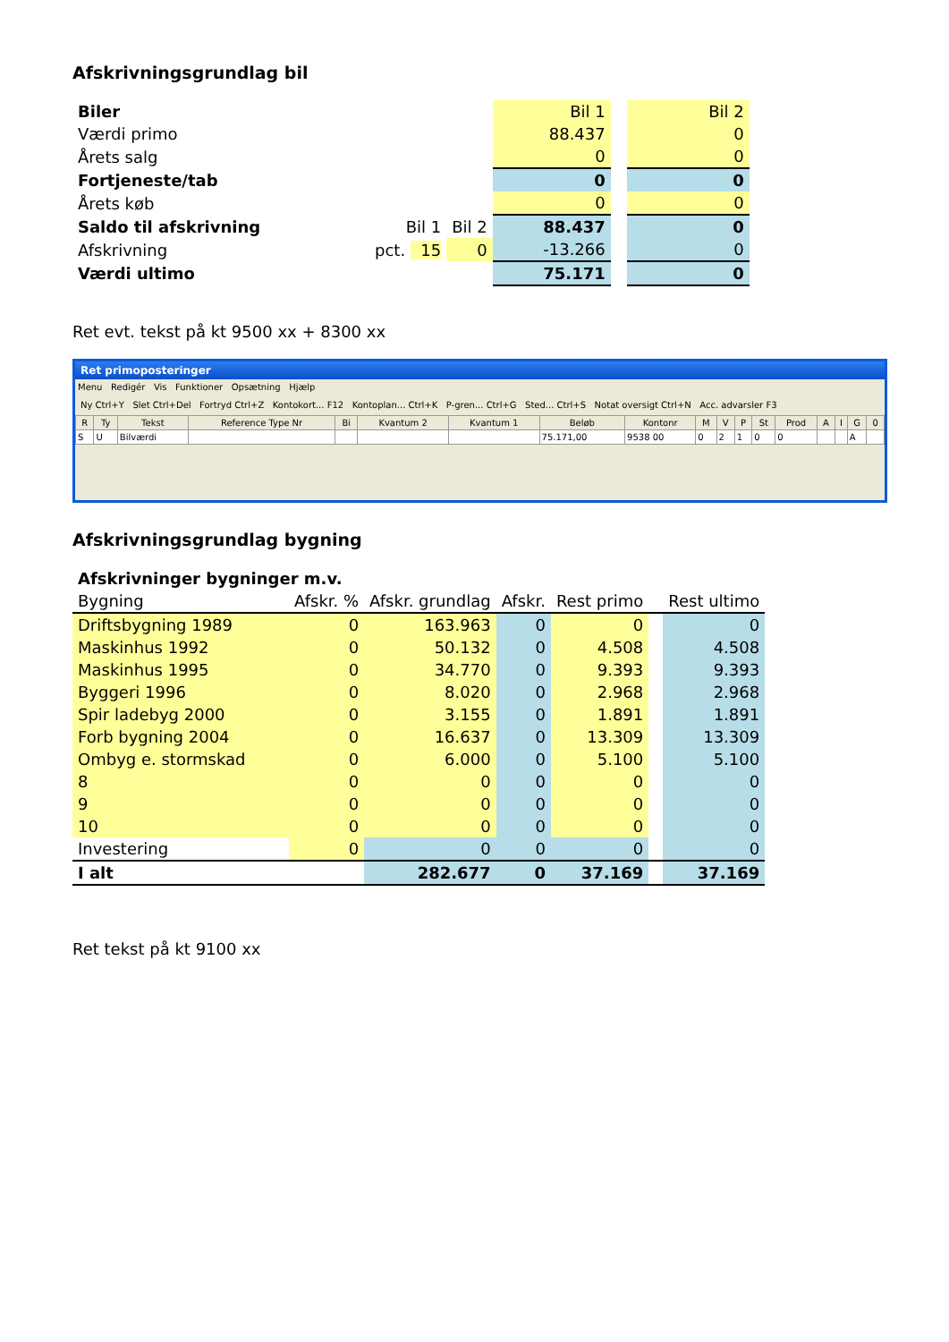Afskrivningsgrundlag bil
| Biler | | | Bil 1 | | Bil 2 |
| Værdi primo | | | 88.437 | | 0 |
| Årets salg | | | 0 | | 0 |
| Fortjeneste/tab | | | 0 | | 0 |
| Årets køb | | | 0 | | 0 |
| Saldo til afskrivning | Bil 1 | Bil 2 | 88.437 | | 0 |
| Afskrivning | pct. 15 | 0 | -13.266 | | 0 |
| Værdi ultimo | | | 75.171 | | 0 |
Ret evt. tekst på kt 9500 xx + 8300 xx
Ret primoposteringer
Menu Redigér Vis Funktioner Opsætning Hjælp
Ny Ctrl+Y Slet Ctrl+Del Fortryd Ctrl+Z Kontokort... F12 Kontoplan... Ctrl+K P-gren... Ctrl+G Sted... Ctrl+S Notat oversigt Ctrl+N Acc. advarsler F3
| R | Ty | Tekst | Reference Type Nr | Bi | Kvantum 2 | Kvantum 1 | Beløb | Kontonr | M | V | P | St | Prod | A | I | G | 0 |
| --- | --- | --- | --- | --- | --- | --- | --- | --- | --- | --- | --- | --- | --- | --- | --- | --- | --- |
| S | U | Bilværdi | | | | | 75.171,00 | 9538 00 | 0 | 2 | 1 | 0 | 0 | | | A | |
Afskrivningsgrundlag bygning
| Afskrivninger bygninger m.v. | | | | | | |
| Bygning | Afskr. % | Afskr. grundlag | Afskr. | Rest primo | | Rest ultimo |
| Driftsbygning 1989 | 0 | 163.963 | 0 | 0 | | 0 |
| Maskinhus 1992 | 0 | 50.132 | 0 | 4.508 | | 4.508 |
| Maskinhus 1995 | 0 | 34.770 | 0 | 9.393 | | 9.393 |
| Byggeri 1996 | 0 | 8.020 | 0 | 2.968 | | 2.968 |
| Spir ladebyg 2000 | 0 | 3.155 | 0 | 1.891 | | 1.891 |
| Forb bygning 2004 | 0 | 16.637 | 0 | 13.309 | | 13.309 |
| Ombyg e. stormskad | 0 | 6.000 | 0 | 5.100 | | 5.100 |
| 8 | 0 | 0 | 0 | 0 | | 0 |
| 9 | 0 | 0 | 0 | 0 | | 0 |
| 10 | 0 | 0 | 0 | 0 | | 0 |
| Investering | 0 | 0 | 0 | 0 | | 0 |
| I alt | | 282.677 | 0 | 37.169 | | 37.169 |
Ret tekst på kt 9100 xx